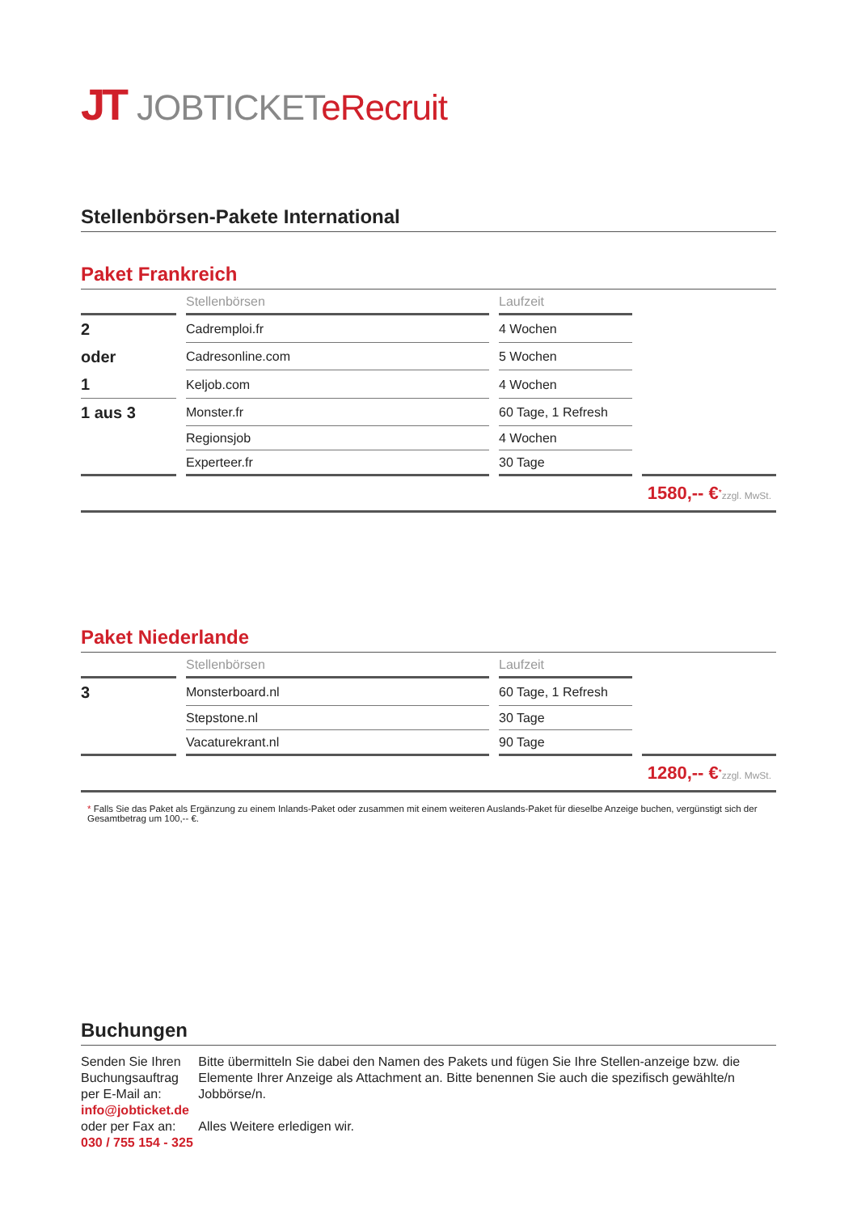JT JOBTICKETeRecruit
Stellenbörsen-Pakete International
Paket Frankreich
| | Stellenbörsen | Laufzeit | |
| --- | --- | --- | --- |
| 2 | Cadremploi.fr | 4 Wochen | |
| oder | Cadresonline.com | 5 Wochen | |
| 1 | Keljob.com | 4 Wochen | |
| 1 aus 3 | Monster.fr | 60 Tage, 1 Refresh | |
| | Regionsjob | 4 Wochen | |
| | Experteer.fr | 30 Tage | |
1580,-- €<sup>*</sup>zzgl. MwSt.
Paket Niederlande
| | Stellenbörsen | Laufzeit | |
| --- | --- | --- | --- |
| 3 | Monsterboard.nl | 60 Tage, 1 Refresh | |
| | Stepstone.nl | 30 Tage | |
| | Vacaturekrant.nl | 90 Tage | |
1280,-- €<sup>*</sup>zzgl. MwSt.
* Falls Sie das Paket als Ergänzung zu einem Inlands-Paket oder zusammen mit einem weiteren Auslands-Paket für dieselbe Anzeige buchen, vergünstigt sich der Gesamtbetrag um 100,-- €.
Buchungen
Senden Sie Ihren Buchungsauftrag
per E-Mail an:
info@jobticket.de
oder per Fax an:
030 / 755 154 - 325
Bitte übermitteln Sie dabei den Namen des Pakets und fügen Sie Ihre Stellen-anzeige bzw. die Elemente Ihrer Anzeige als Attachment an. Bitte benennen Sie auch die spezifisch gewählte/n Jobbörse/n.
Alles Weitere erledigen wir.